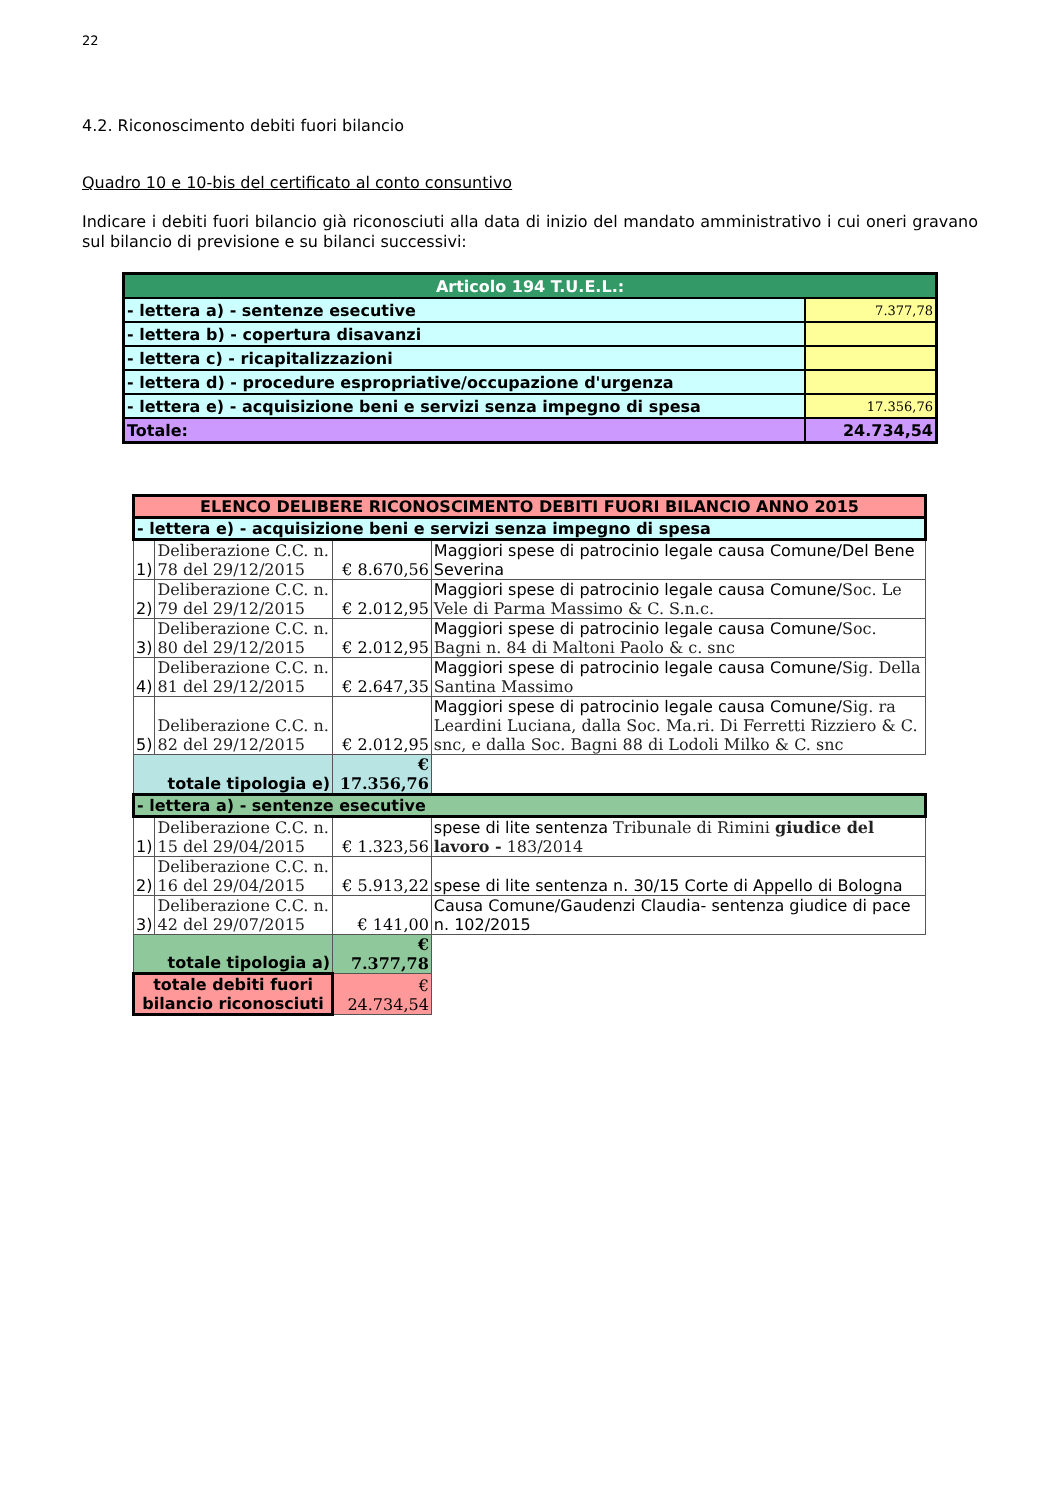22
4.2. Riconoscimento debiti fuori bilancio
Quadro 10 e 10-bis del certificato al conto consuntivo
Indicare i debiti fuori bilancio già riconosciuti alla data di inizio del mandato amministrativo i cui oneri gravano sul bilancio di previsione e su bilanci successivi:
| Articolo 194 T.U.E.L.: | |
| - lettera a) - sentenze esecutive | 7.377,78 |
| - lettera b) - copertura disavanzi | |
| - lettera c) - ricapitalizzazioni | |
| - lettera d) - procedure espropriative/occupazione d'urgenza | |
| - lettera e) - acquisizione beni e servizi senza impegno di spesa | 17.356,76 |
| Totale: | 24.734,54 |
| ELENCO DELIBERE RICONOSCIMENTO DEBITI FUORI BILANCIO ANNO 2015 | | | |
| - lettera e) - acquisizione beni e servizi senza impegno di spesa | | | |
| 1) | Deliberazione C.C. n. 78 del 29/12/2015 | € 8.670,56 | Maggiori spese di patrocinio legale causa Comune/Del Bene Severina |
| 2) | Deliberazione C.C. n. 79 del 29/12/2015 | € 2.012,95 | Maggiori spese di patrocinio legale causa Comune/ Soc. Le Vele di Parma Massimo & C. S.n.c. |
| 3) | Deliberazione C.C. n. 80 del 29/12/2015 | € 2.012,95 | Maggiori spese di patrocinio legale causa Comune/ Soc. Bagni n. 84 di Maltoni Paolo & c. snc |
| 4) | Deliberazione C.C. n. 81 del 29/12/2015 | € 2.647,35 | Maggiori spese di patrocinio legale causa Comune/ Sig. Della Santina Massimo |
| 5) | Deliberazione C.C. n. 82 del 29/12/2015 | € 2.012,95 | Maggiori spese di patrocinio legale causa Comune/ Sig. ra Leardini Luciana, dalla Soc. Ma.ri. Di Ferretti Rizziero & C. snc, e dalla Soc. Bagni 88 di Lodoli Milko & C. snc |
| totale tipologia e) | | € 17.356,76 | |
| - lettera a) - sentenze esecutive | | | |
| 1) | Deliberazione C.C. n. 15 del 29/04/2015 | € 1.323,56 | spese di lite sentenza Tribunale di Rimini giudice del lavoro - 183/2014 |
| 2) | Deliberazione C.C. n. 16 del 29/04/2015 | € 5.913,22 | spese di lite sentenza n. 30/15 Corte di Appello di Bologna |
| 3) | Deliberazione C.C. n. 42 del 29/07/2015 | € 141,00 | Causa Comune/Gaudenzi Claudia- sentenza giudice di pace n. 102/2015 |
| totale tipologia a) | | € 7.377,78 | |
| totale debiti fuori bilancio riconosciuti | | € 24.734,54 | |